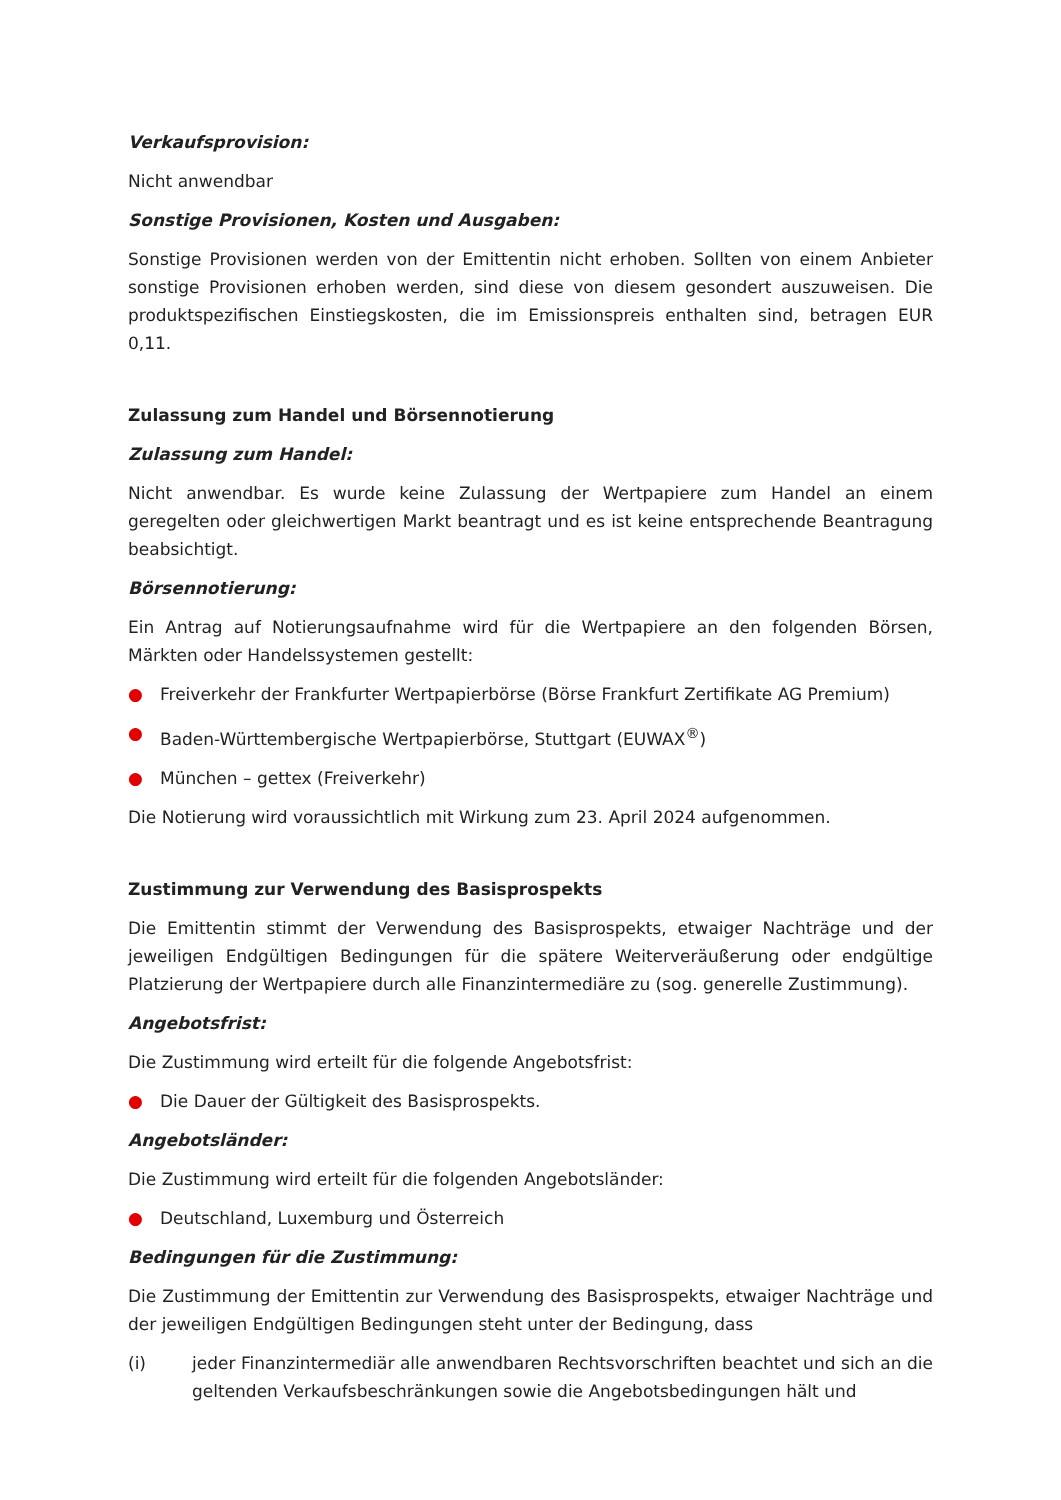Verkaufsprovision:
Nicht anwendbar
Sonstige Provisionen, Kosten und Ausgaben:
Sonstige Provisionen werden von der Emittentin nicht erhoben. Sollten von einem Anbieter sonstige Provisionen erhoben werden, sind diese von diesem gesondert auszuweisen. Die produktspezifischen Einstiegskosten, die im Emissionspreis enthalten sind, betragen EUR 0,11.
Zulassung zum Handel und Börsennotierung
Zulassung zum Handel:
Nicht anwendbar. Es wurde keine Zulassung der Wertpapiere zum Handel an einem geregelten oder gleichwertigen Markt beantragt und es ist keine entsprechende Beantragung beabsichtigt.
Börsennotierung:
Ein Antrag auf Notierungsaufnahme wird für die Wertpapiere an den folgenden Börsen, Märkten oder Handelssystemen gestellt:
● Freiverkehr der Frankfurter Wertpapierbörse (Börse Frankfurt Zertifikate AG Premium)
● Baden-Württembergische Wertpapierbörse, Stuttgart (EUWAX<sup>®</sup>)
● München – gettex (Freiverkehr)
Die Notierung wird voraussichtlich mit Wirkung zum 23. April 2024 aufgenommen.
Zustimmung zur Verwendung des Basisprospekts
Die Emittentin stimmt der Verwendung des Basisprospekts, etwaiger Nachträge und der jeweiligen Endgültigen Bedingungen für die spätere Weiterveräußerung oder endgültige Platzierung der Wertpapiere durch alle Finanzintermediäre zu (sog. generelle Zustimmung).
Angebotsfrist:
Die Zustimmung wird erteilt für die folgende Angebotsfrist:
● Die Dauer der Gültigkeit des Basisprospekts.
Angebotsländer:
Die Zustimmung wird erteilt für die folgenden Angebotsländer:
● Deutschland, Luxemburg und Österreich
Bedingungen für die Zustimmung:
Die Zustimmung der Emittentin zur Verwendung des Basisprospekts, etwaiger Nachträge und der jeweiligen Endgültigen Bedingungen steht unter der Bedingung, dass
(i) jeder Finanzintermediär alle anwendbaren Rechtsvorschriften beachtet und sich an die geltenden Verkaufsbeschränkungen sowie die Angebotsbedingungen hält und